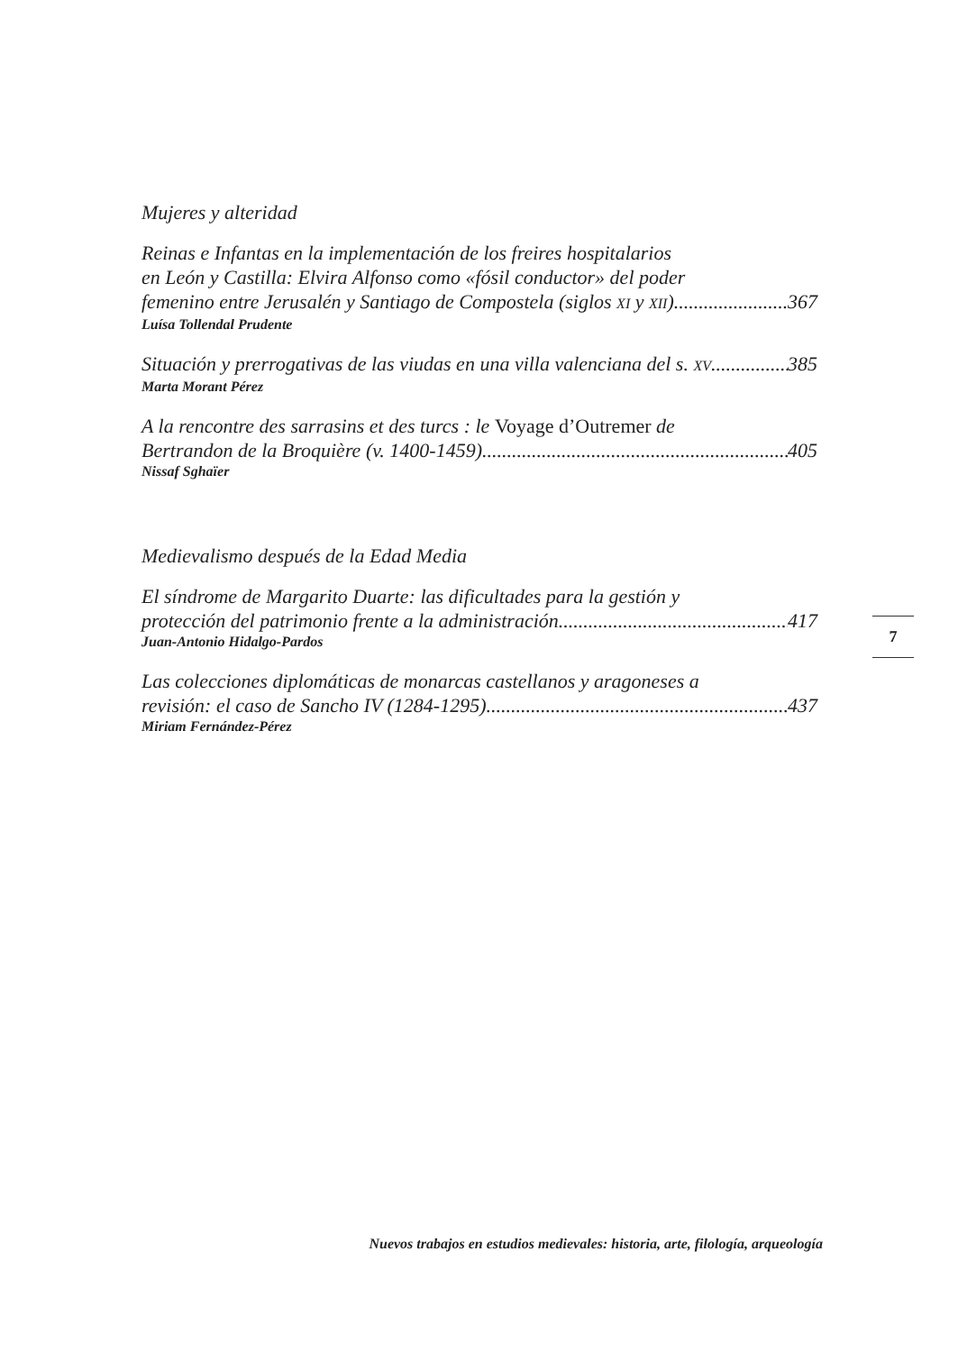Mujeres y alteridad
Reinas e Infantas en la implementación de los freires hospitalarios
en León y Castilla: Elvira Alfonso como «fósil conductor» del poder
femenino entre Jerusalén y Santiago de Compostela (siglos XI y XII) 367
Luísa Tollendal Prudente
Situación y prerrogativas de las viudas en una villa valenciana del s. XV 385
Marta Morant Pérez
A la rencontre des sarrasins et des turcs : le Voyage d’Outremer de
Bertrandon de la Broquière (v. 1400-1459) 405
Nissaf Sghaïer
Medievalismo después de la Edad Media
El síndrome de Margarito Duarte: las dificultades para la gestión y
protección del patrimonio frente a la administración 417
Juan-Antonio Hidalgo-Pardos
Las colecciones diplomáticas de monarcas castellanos y aragoneses a
revisión: el caso de Sancho IV (1284-1295) 437
Miriam Fernández-Pérez
7
Nuevos trabajos en estudios medievales: historia, arte, filología, arqueología